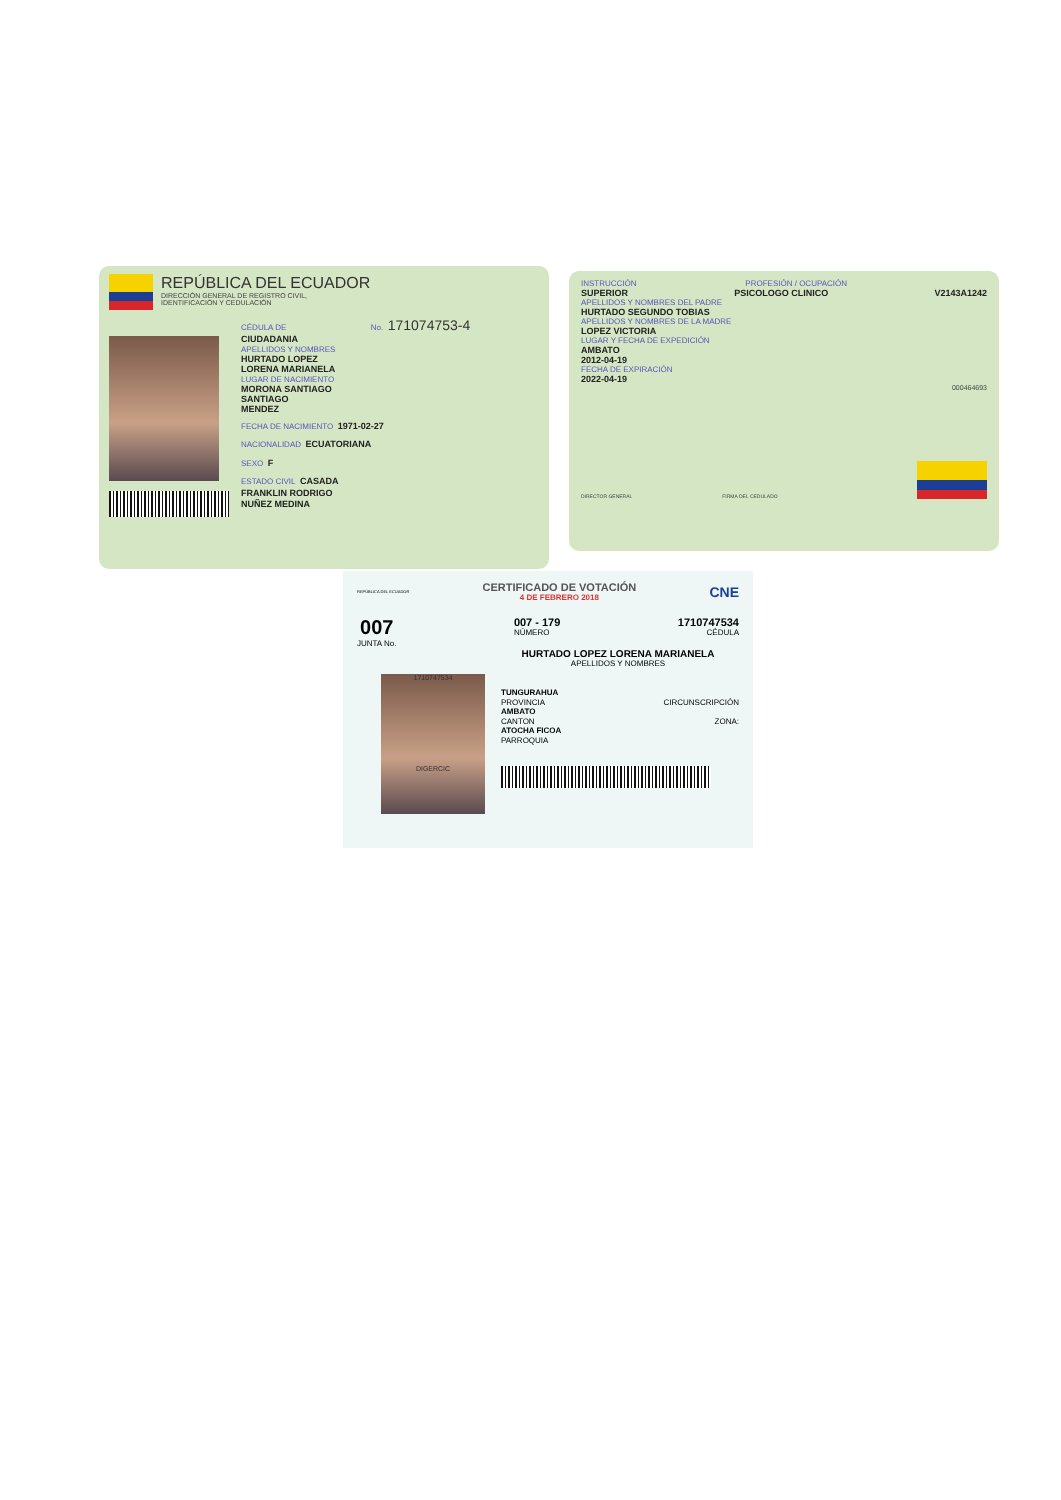REPÚBLICA DEL ECUADOR
DIRECCIÓN GENERAL DE REGISTRO CIVIL,
IDENTIFICACIÓN Y CEDULACIÓN
CÉDULA DE No. 171074753-4
CIUDADANIA
APELLIDOS Y NOMBRES
HURTADO LOPEZ
LORENA MARIANELA
LUGAR DE NACIMIENTO
MORONA SANTIAGO
SANTIAGO
MENDEZ
FECHA DE NACIMIENTO 1971-02-27
NACIONALIDAD ECUATORIANA
SEXO F
ESTADO CIVIL CASADA
FRANKLIN RODRIGO
NUÑEZ MEDINA
INSTRUCCIÓN PROFESIÓN / OCUPACIÓN
SUPERIOR PSICOLOGO CLINICO V2143A1242
APELLIDOS Y NOMBRES DEL PADRE
HURTADO SEGUNDO TOBIAS
APELLIDOS Y NOMBRES DE LA MADRE
LOPEZ VICTORIA
LUGAR Y FECHA DE EXPEDICIÓN
AMBATO
2012-04-19
FECHA DE EXPIRACIÓN
2022-04-19
000464693
DIRECTOR GENERAL FIRMA DEL CEDULADO
REPÚBLICA DEL ECUADOR
CERTIFICADO DE VOTACIÓN
4 DE FEBRERO 2018
CNE
007
JUNTA No.
007 - 179
NÚMERO
1710747534
CÉDULA
HURTADO LOPEZ LORENA MARIANELA
APELLIDOS Y NOMBRES
1710747534
DIGERCIC
TUNGURAHUA
PROVINCIA
CIRCUNSCRIPCIÓN
AMBATO
CANTON
ZONA:
ATOCHA FICOA
PARROQUIA